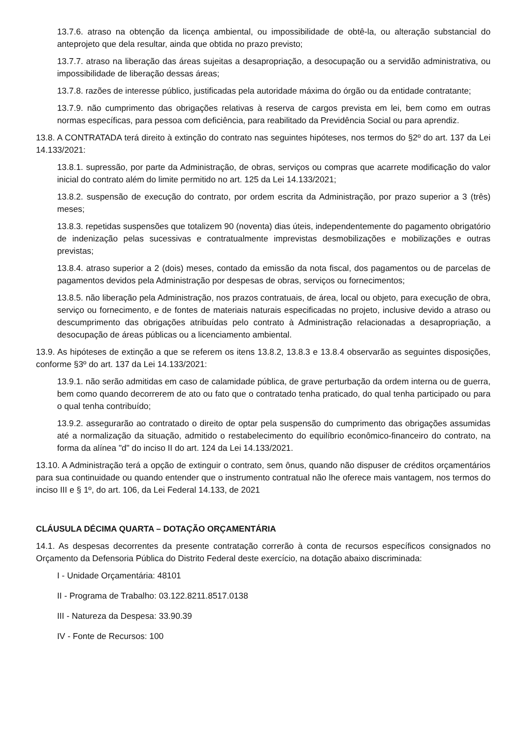13.7.6. atraso na obtenção da licença ambiental, ou impossibilidade de obtê-la, ou alteração substancial do anteprojeto que dela resultar, ainda que obtida no prazo previsto;
13.7.7. atraso na liberação das áreas sujeitas a desapropriação, a desocupação ou a servidão administrativa, ou impossibilidade de liberação dessas áreas;
13.7.8. razões de interesse público, justificadas pela autoridade máxima do órgão ou da entidade contratante;
13.7.9. não cumprimento das obrigações relativas à reserva de cargos prevista em lei, bem como em outras normas específicas, para pessoa com deficiência, para reabilitado da Previdência Social ou para aprendiz.
13.8. A CONTRATADA terá direito à extinção do contrato nas seguintes hipóteses, nos termos do §2º do art. 137 da Lei 14.133/2021:
13.8.1. supressão, por parte da Administração, de obras, serviços ou compras que acarrete modificação do valor inicial do contrato além do limite permitido no art. 125 da Lei 14.133/2021;
13.8.2. suspensão de execução do contrato, por ordem escrita da Administração, por prazo superior a 3 (três) meses;
13.8.3. repetidas suspensões que totalizem 90 (noventa) dias úteis, independentemente do pagamento obrigatório de indenização pelas sucessivas e contratualmente imprevistas desmobilizações e mobilizações e outras previstas;
13.8.4. atraso superior a 2 (dois) meses, contado da emissão da nota fiscal, dos pagamentos ou de parcelas de pagamentos devidos pela Administração por despesas de obras, serviços ou fornecimentos;
13.8.5. não liberação pela Administração, nos prazos contratuais, de área, local ou objeto, para execução de obra, serviço ou fornecimento, e de fontes de materiais naturais especificadas no projeto, inclusive devido a atraso ou descumprimento das obrigações atribuídas pelo contrato à Administração relacionadas a desapropriação, a desocupação de áreas públicas ou a licenciamento ambiental.
13.9. As hipóteses de extinção a que se referem os itens 13.8.2, 13.8.3 e 13.8.4 observarão as seguintes disposições, conforme §3º do art. 137 da Lei 14.133/2021:
13.9.1. não serão admitidas em caso de calamidade pública, de grave perturbação da ordem interna ou de guerra, bem como quando decorrerem de ato ou fato que o contratado tenha praticado, do qual tenha participado ou para o qual tenha contribuído;
13.9.2. assegurarão ao contratado o direito de optar pela suspensão do cumprimento das obrigações assumidas até a normalização da situação, admitido o restabelecimento do equilíbrio econômico-financeiro do contrato, na forma da alínea "d" do inciso II do art. 124 da Lei 14.133/2021.
13.10. A Administração terá a opção de extinguir o contrato, sem ônus, quando não dispuser de créditos orçamentários para sua continuidade ou quando entender que o instrumento contratual não lhe oferece mais vantagem, nos termos do inciso III e § 1º, do art. 106, da Lei Federal 14.133, de 2021
CLÁUSULA DÉCIMA QUARTA – DOTAÇÃO ORÇAMENTÁRIA
14.1. As despesas decorrentes da presente contratação correrão à conta de recursos específicos consignados no Orçamento da Defensoria Pública do Distrito Federal deste exercício, na dotação abaixo discriminada:
I - Unidade Orçamentária: 48101
II - Programa de Trabalho: 03.122.8211.8517.0138
III - Natureza da Despesa: 33.90.39
IV - Fonte de Recursos: 100